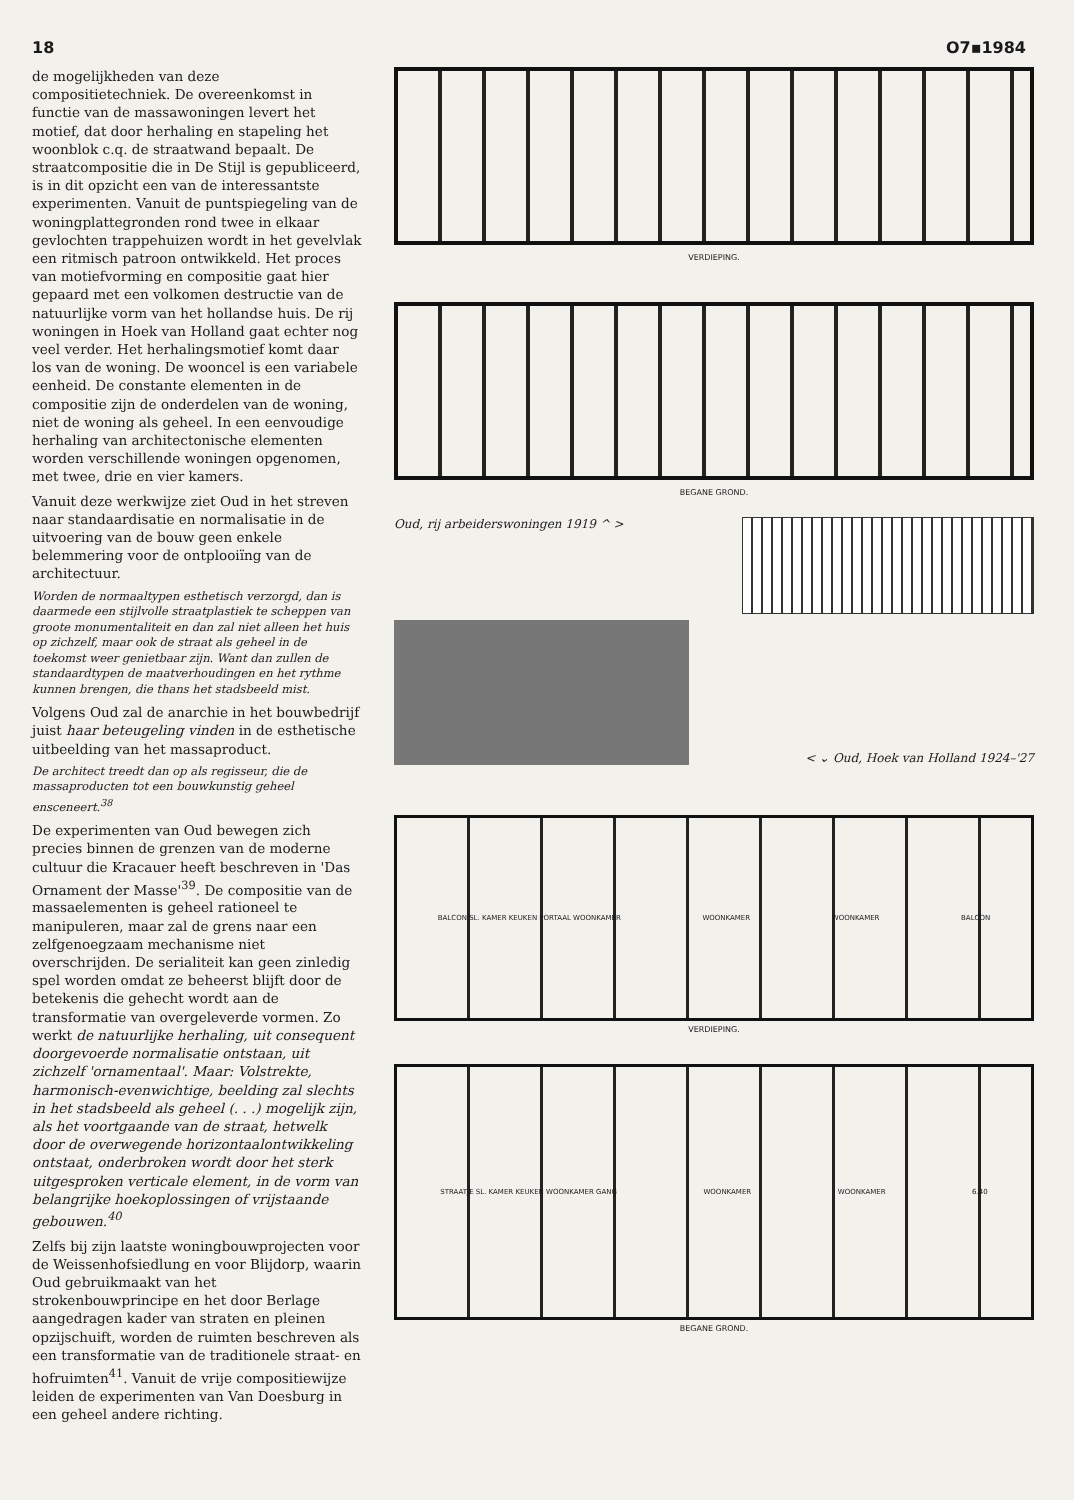18 O7▪1984
de mogelijkheden van deze compositietechniek. De overeenkomst in functie van de massawoningen levert het motief, dat door herhaling en stapeling het woonblok c.q. de straatwand bepaalt. De straatcompositie die in De Stijl is gepubliceerd, is in dit opzicht een van de interessantste experimenten. Vanuit de puntspiegeling van de woningplattegronden rond twee in elkaar gevlochten trappehuizen wordt in het gevelvlak een ritmisch patroon ontwikkeld. Het proces van motiefvorming en compositie gaat hier gepaard met een volkomen destructie van de natuurlijke vorm van het hollandse huis. De rij woningen in Hoek van Holland gaat echter nog veel verder. Het herhalingsmotief komt daar los van de woning. De wooncel is een variabele eenheid. De constante elementen in de compositie zijn de onderdelen van de woning, niet de woning als geheel. In een eenvoudige herhaling van architectonische elementen worden verschillende woningen opgenomen, met twee, drie en vier kamers.
Vanuit deze werkwijze ziet Oud in het streven naar standaardisatie en normalisatie in de uitvoering van de bouw geen enkele belemmering voor de ontplooiïng van de architectuur.
Worden de normaaltypen esthetisch verzorgd, dan is daarmede een stijlvolle straatplastiek te scheppen van groote monumentaliteit en dan zal niet alleen het huis op zichzelf, maar ook de straat als geheel in de toekomst weer genietbaar zijn. Want dan zullen de standaardtypen de maatverhoudingen en het rythme kunnen brengen, die thans het stadsbeeld mist.
Volgens Oud zal de anarchie in het bouwbedrijf juist haar beteugeling vinden in de esthetische uitbeelding van het massaproduct.
De architect treedt dan op als regisseur, die de massaproducten tot een bouwkunstig geheel ensceneert.<sup>38</sup>
De experimenten van Oud bewegen zich precies binnen de grenzen van de moderne cultuur die Kracauer heeft beschreven in 'Das Ornament der Masse'<sup>39</sup>. De compositie van de massaelementen is geheel rationeel te manipuleren, maar zal de grens naar een zelfgenoegzaam mechanisme niet overschrijden. De serialiteit kan geen zinledig spel worden omdat ze beheerst blijft door de betekenis die gehecht wordt aan de transformatie van overgeleverde vormen. Zo werkt de natuurlijke herhaling, uit consequent doorgevoerde normalisatie ontstaan, uit zichzelf 'ornamentaal'. Maar: Volstrekte, harmonisch-evenwichtige, beelding zal slechts in het stadsbeeld als geheel (. . .) mogelijk zijn, als het voortgaande van de straat, hetwelk door de overwegende horizontaalontwikkeling ontstaat, onderbroken wordt door het sterk uitgesproken verticale element, in de vorm van belangrijke hoekoplossingen of vrijstaande gebouwen.<sup>40</sup>
Zelfs bij zijn laatste woningbouwprojecten voor de Weissenhofsiedlung en voor Blijdorp, waarin Oud gebruikmaakt van het strokenbouwprincipe en het door Berlage aangedragen kader van straten en pleinen opzijschuift, worden de ruimten beschreven als een transformatie van de traditionele straat- en hofruimten<sup>41</sup>. Vanuit de vrije compositiewijze leiden de experimenten van Van Doesburg in een geheel andere richting.
VERDIEPING.
BEGANE GROND.
Oud, rij arbeiderswoningen 1919 ^ >
< ⌄ Oud, Hoek van Holland 1924–'27
BALCON SL. KAMER KEUKEN PORTAAL WOONKAMER WOONKAMER WOONKAMER BALCON
VERDIEPING.
STRAATJE SL. KAMER KEUKEN WOONKAMER GANG WOONKAMER WOONKAMER 6.40
BEGANE GROND.